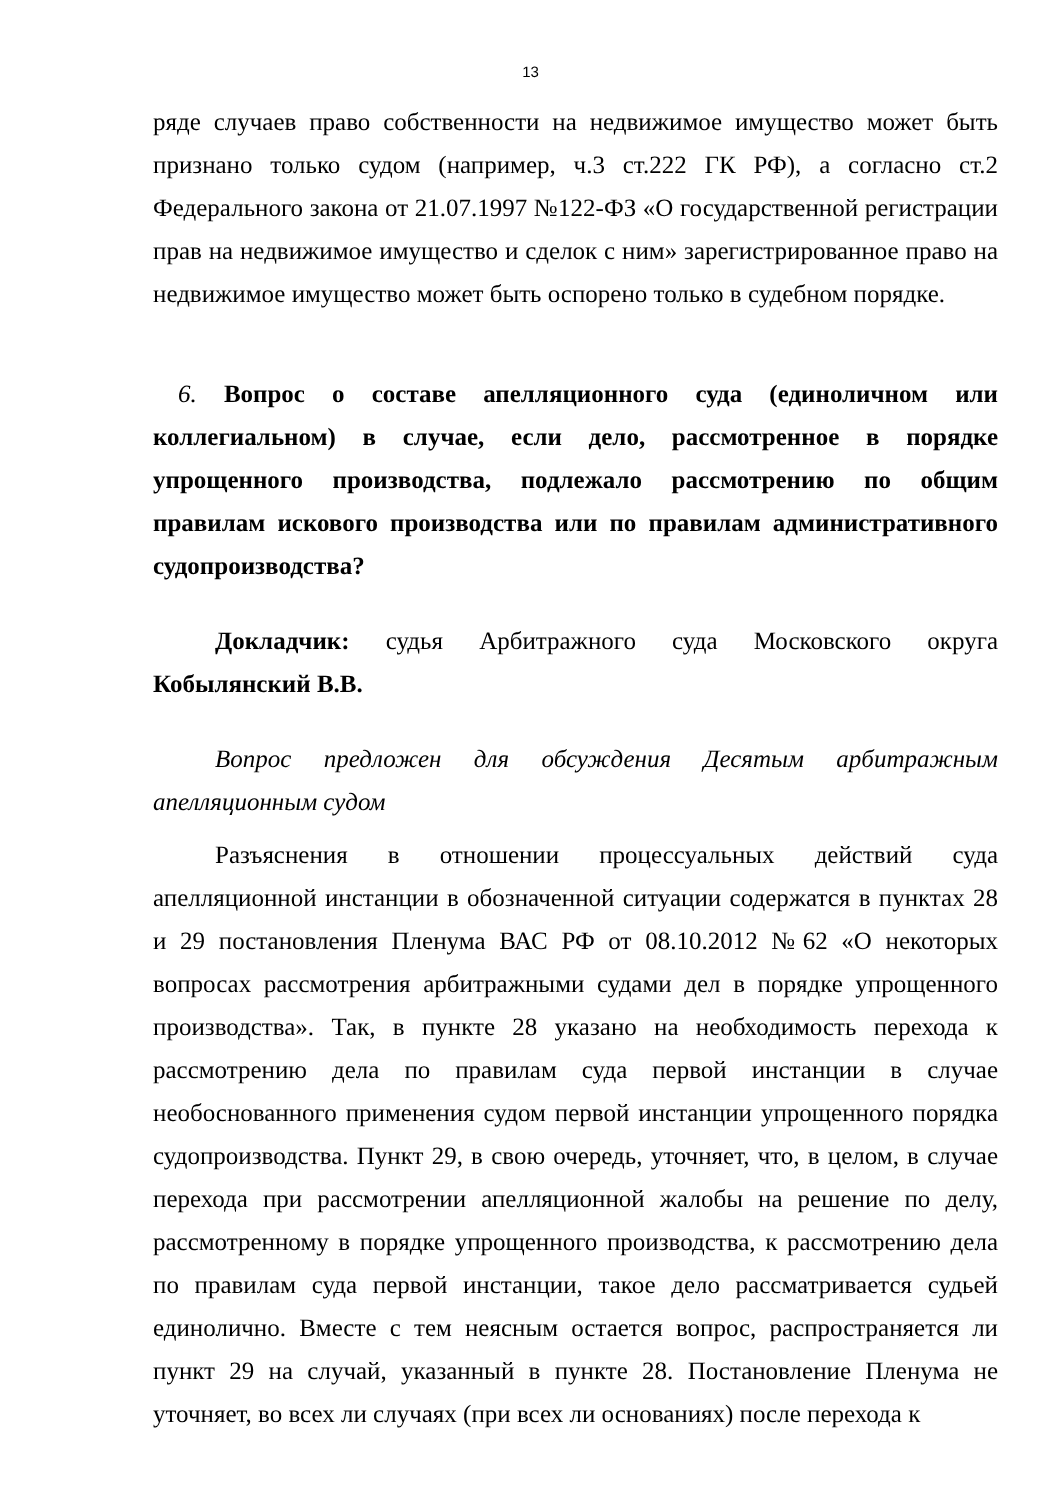13
ряде случаев право собственности на недвижимое имущество может быть признано только судом (например, ч.3 ст.222 ГК РФ), а согласно ст.2 Федерального закона от 21.07.1997 №122-ФЗ «О государственной регистрации прав на недвижимое имущество и сделок с ним» зарегистрированное право на недвижимое имущество может быть оспорено только в судебном порядке.
6. Вопрос о составе апелляционного суда (единоличном или коллегиальном) в случае, если дело, рассмотренное в порядке упрощенного производства, подлежало рассмотрению по общим правилам искового производства или по правилам административного судопроизводства?
Докладчик: судья Арбитражного суда Московского округа Кобылянский В.В.
Вопрос предложен для обсуждения Десятым арбитражным апелляционным судом
Разъяснения в отношении процессуальных действий суда апелляционной инстанции в обозначенной ситуации содержатся в пунктах 28 и 29 постановления Пленума ВАС РФ от 08.10.2012 №62 «О некоторых вопросах рассмотрения арбитражными судами дел в порядке упрощенного производства». Так, в пункте 28 указано на необходимость перехода к рассмотрению дела по правилам суда первой инстанции в случае необоснованного применения судом первой инстанции упрощенного порядка судопроизводства. Пункт 29, в свою очередь, уточняет, что, в целом, в случае перехода при рассмотрении апелляционной жалобы на решение по делу, рассмотренному в порядке упрощенного производства, к рассмотрению дела по правилам суда первой инстанции, такое дело рассматривается судьей единолично. Вместе с тем неясным остается вопрос, распространяется ли пункт 29 на случай, указанный в пункте 28. Постановление Пленума не уточняет, во всех ли случаях (при всех ли основаниях) после перехода к